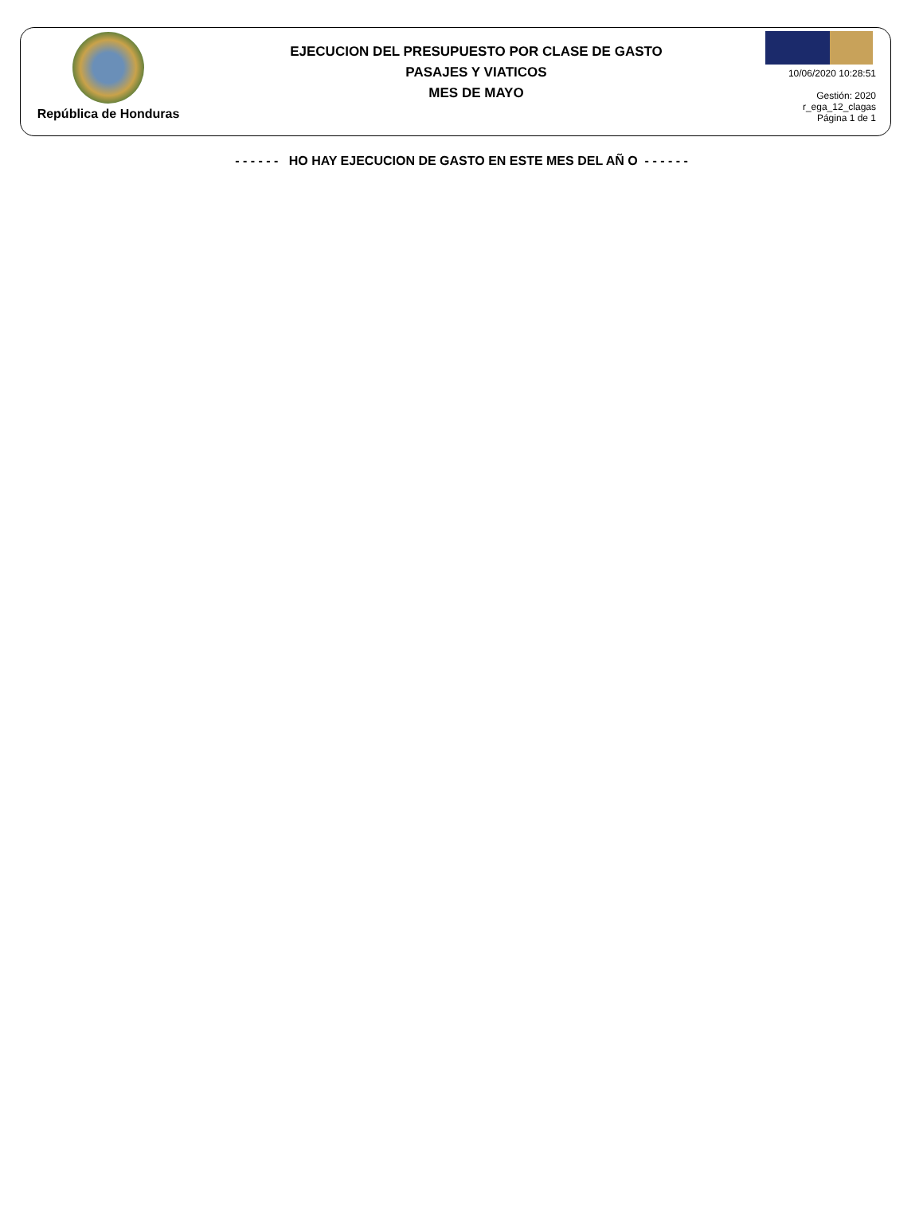República de Honduras
EJECUCION DEL PRESUPUESTO POR CLASE DE GASTO
PASAJES Y VIATICOS
MES DE MAYO
10/06/2020 10:28:51
Gestión: 2020
r_ega_12_clagas
Página 1 de 1
- - - - - - HO HAY EJECUCION DE GASTO EN ESTE MES DEL AÑ O - - - - - -